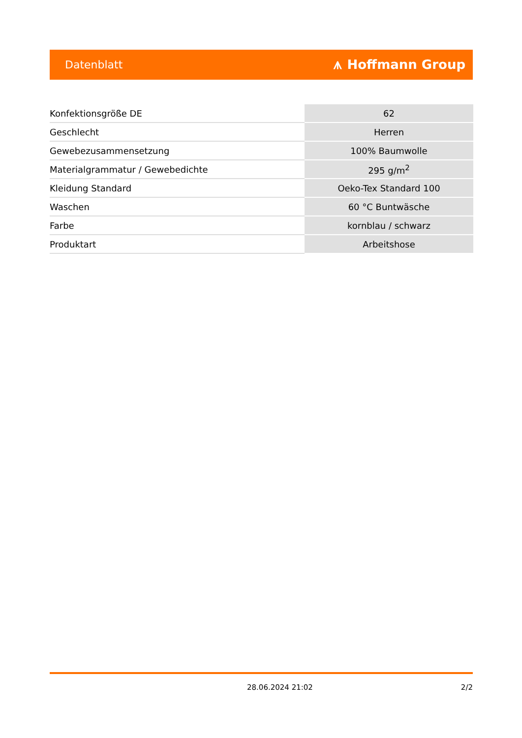Datenblatt ⩚ Hoffmann Group
| Konfektionsgröße DE | 62 |
| Geschlecht | Herren |
| Gewebezusammensetzung | 100% Baumwolle |
| Materialgrammatur / Gewebedichte | 295 g/m<sup>2</sup> |
| Kleidung Standard | Oeko-Tex Standard 100 |
| Waschen | 60 °C Buntwäsche |
| Farbe | kornblau / schwarz |
| Produktart | Arbeitshose |
28.06.2024 21:02 2/2